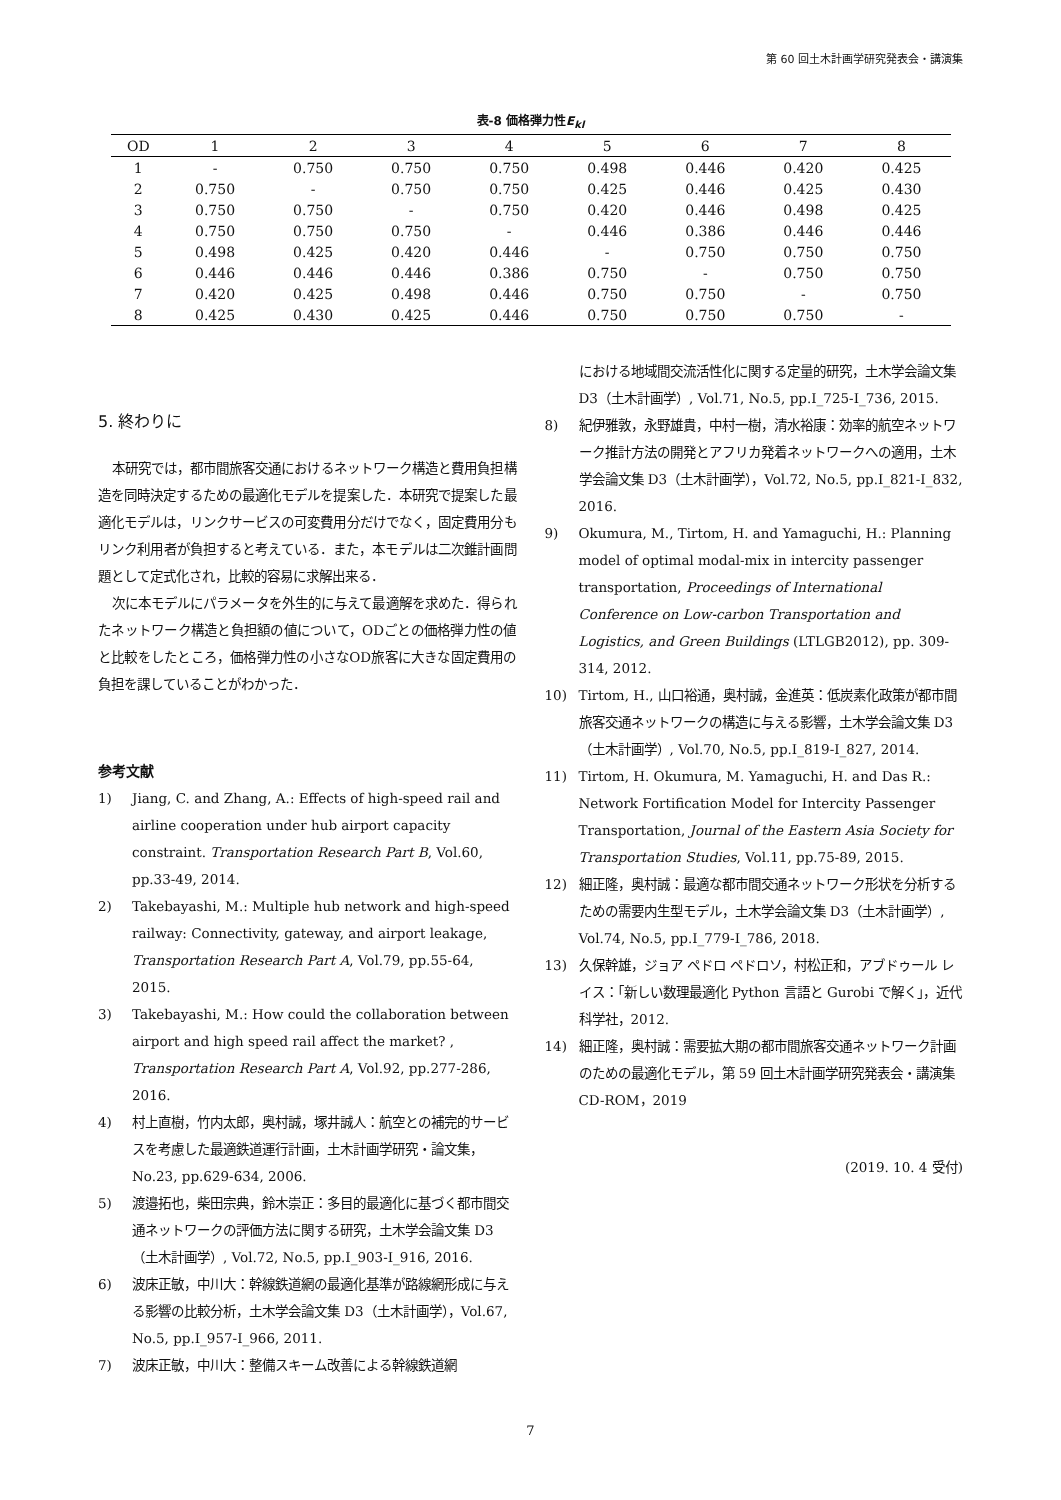第 60 回土木計画学研究発表会・講演集
表-8 価格弾力性E<sub>kl</sub>
| OD | 1 | 2 | 3 | 4 | 5 | 6 | 7 | 8 |
| --- | --- | --- | --- | --- | --- | --- | --- | --- |
| 1 | - | 0.750 | 0.750 | 0.750 | 0.498 | 0.446 | 0.420 | 0.425 |
| 2 | 0.750 | - | 0.750 | 0.750 | 0.425 | 0.446 | 0.425 | 0.430 |
| 3 | 0.750 | 0.750 | - | 0.750 | 0.420 | 0.446 | 0.498 | 0.425 |
| 4 | 0.750 | 0.750 | 0.750 | - | 0.446 | 0.386 | 0.446 | 0.446 |
| 5 | 0.498 | 0.425 | 0.420 | 0.446 | - | 0.750 | 0.750 | 0.750 |
| 6 | 0.446 | 0.446 | 0.446 | 0.386 | 0.750 | - | 0.750 | 0.750 |
| 7 | 0.420 | 0.425 | 0.498 | 0.446 | 0.750 | 0.750 | - | 0.750 |
| 8 | 0.425 | 0.430 | 0.425 | 0.446 | 0.750 | 0.750 | 0.750 | - |
5. 終わりに
本研究では，都市間旅客交通におけるネットワーク構造と費用負担構造を同時決定するための最適化モデルを提案した．本研究で提案した最適化モデルは，リンクサービスの可変費用分だけでなく，固定費用分もリンク利用者が負担すると考えている．また，本モデルは二次錐計画問題として定式化され，比較的容易に求解出来る．
次に本モデルにパラメータを外生的に与えて最適解を求めた．得られたネットワーク構造と負担額の値について，ODごとの価格弾力性の値と比較をしたところ，価格弾力性の小さなOD旅客に大きな固定費用の負担を課していることがわかった．
参考文献
1) Jiang, C. and Zhang, A.: Effects of high-speed rail and airline cooperation under hub airport capacity constraint. Transportation Research Part B, Vol.60, pp.33-49, 2014.
2) Takebayashi, M.: Multiple hub network and high-speed railway: Connectivity, gateway, and airport leakage, Transportation Research Part A, Vol.79, pp.55-64, 2015.
3) Takebayashi, M.: How could the collaboration between airport and high speed rail affect the market? , Transportation Research Part A, Vol.92, pp.277-286, 2016.
4) 村上直樹，竹内太郎，奥村誠，塚井誠人：航空との補完的サービスを考慮した最適鉄道運行計画，土木計画学研究・論文集，No.23, pp.629-634, 2006.
5) 渡邉拓也，柴田宗典，鈴木崇正：多目的最適化に基づく都市間交通ネットワークの評価方法に関する研究，土木学会論文集 D3（土木計画学）, Vol.72, No.5, pp.I_903-I_916, 2016.
6) 波床正敏，中川大：幹線鉄道網の最適化基準が路線網形成に与える影響の比較分析，土木学会論文集 D3（土木計画学），Vol.67, No.5, pp.I_957-I_966, 2011.
7) 波床正敏，中川大：整備スキーム改善による幹線鉄道網
における地域間交流活性化に関する定量的研究，土木学会論文集 D3（土木計画学）, Vol.71, No.5, pp.I_725-I_736, 2015.
8) 紀伊雅敦，永野雄貴，中村一樹，清水裕康：効率的航空ネットワーク推計方法の開発とアフリカ発着ネットワークへの適用，土木学会論文集 D3（土木計画学），Vol.72, No.5, pp.I_821-I_832, 2016.
9) Okumura, M., Tirtom, H. and Yamaguchi, H.: Planning model of optimal modal-mix in intercity passenger transportation, Proceedings of International Conference on Low-carbon Transportation and Logistics, and Green Buildings (LTLGB2012), pp. 309-314, 2012.
10) Tirtom, H., 山口裕通，奥村誠，金進英：低炭素化政策が都市間旅客交通ネットワークの構造に与える影響，土木学会論文集 D3（土木計画学）, Vol.70, No.5, pp.I_819-I_827, 2014.
11) Tirtom, H. Okumura, M. Yamaguchi, H. and Das R.: Network Fortification Model for Intercity Passenger Transportation, Journal of the Eastern Asia Society for Transportation Studies, Vol.11, pp.75-89, 2015.
12) 細正隆，奥村誠：最適な都市間交通ネットワーク形状を分析するための需要内生型モデル，土木学会論文集 D3（土木計画学）, Vol.74, No.5, pp.I_779-I_786, 2018.
13) 久保幹雄，ジョア ペドロ ペドロソ，村松正和，アブドゥール レイス：「新しい数理最適化 Python 言語と Gurobi で解く」，近代科学社，2012.
14) 細正隆，奥村誠：需要拡大期の都市間旅客交通ネットワーク計画のための最適化モデル，第 59 回土木計画学研究発表会・講演集 CD-ROM，2019
(2019. 10. 4 受付)
7